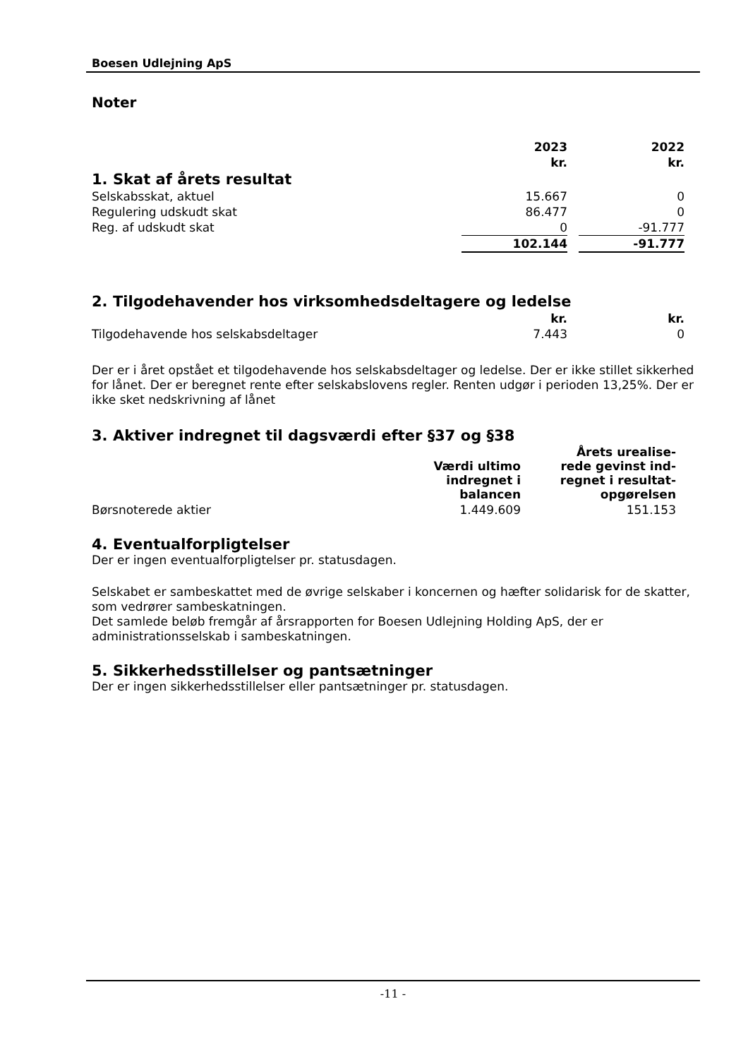Boesen Udlejning ApS
Noter
| | 2023 | | 2022 | |
| | kr. | | kr. | |
| 1. Skat af årets resultat | | | | |
| Selskabsskat, aktuel | 15.667 | | 0 | |
| Regulering udskudt skat | 86.477 | | 0 | |
| Reg. af udskudt skat | 0 | | -91.777 | |
| | 102.144 | | -91.777 | |
| 2. Tilgodehavender hos virksomhedsdeltagere og ledelse | | | | |
| | kr. | | kr. | |
| Tilgodehavende hos selskabsdeltager | 7.443 | | 0 | |
Der er i året opstået et tilgodehavende hos selskabsdeltager og ledelse. Der er ikke stillet sikkerhed for lånet. Der er beregnet rente efter selskabslovens regler. Renten udgør i perioden 13,25%. Der er ikke sket nedskrivning af lånet
3. Aktiver indregnet til dagsværdi efter §37 og §38
| | Værdi ultimo indregnet i balancen | | Årets urealise-rede gevinst ind-regnet i resultat-opgørelsen | |
| Børsnoterede aktier | 1.449.609 | | 151.153 | |
4. Eventualforpligtelser
Der er ingen eventualforpligtelser pr. statusdagen.
Selskabet er sambeskattet med de øvrige selskaber i koncernen og hæfter solidarisk for de skatter, som vedrører sambeskatningen.
Det samlede beløb fremgår af årsrapporten for Boesen Udlejning Holding ApS, der er administrationsselskab i sambeskatningen.
5. Sikkerhedsstillelser og pantsætninger
Der er ingen sikkerhedsstillelser eller pantsætninger pr. statusdagen.
-11 -